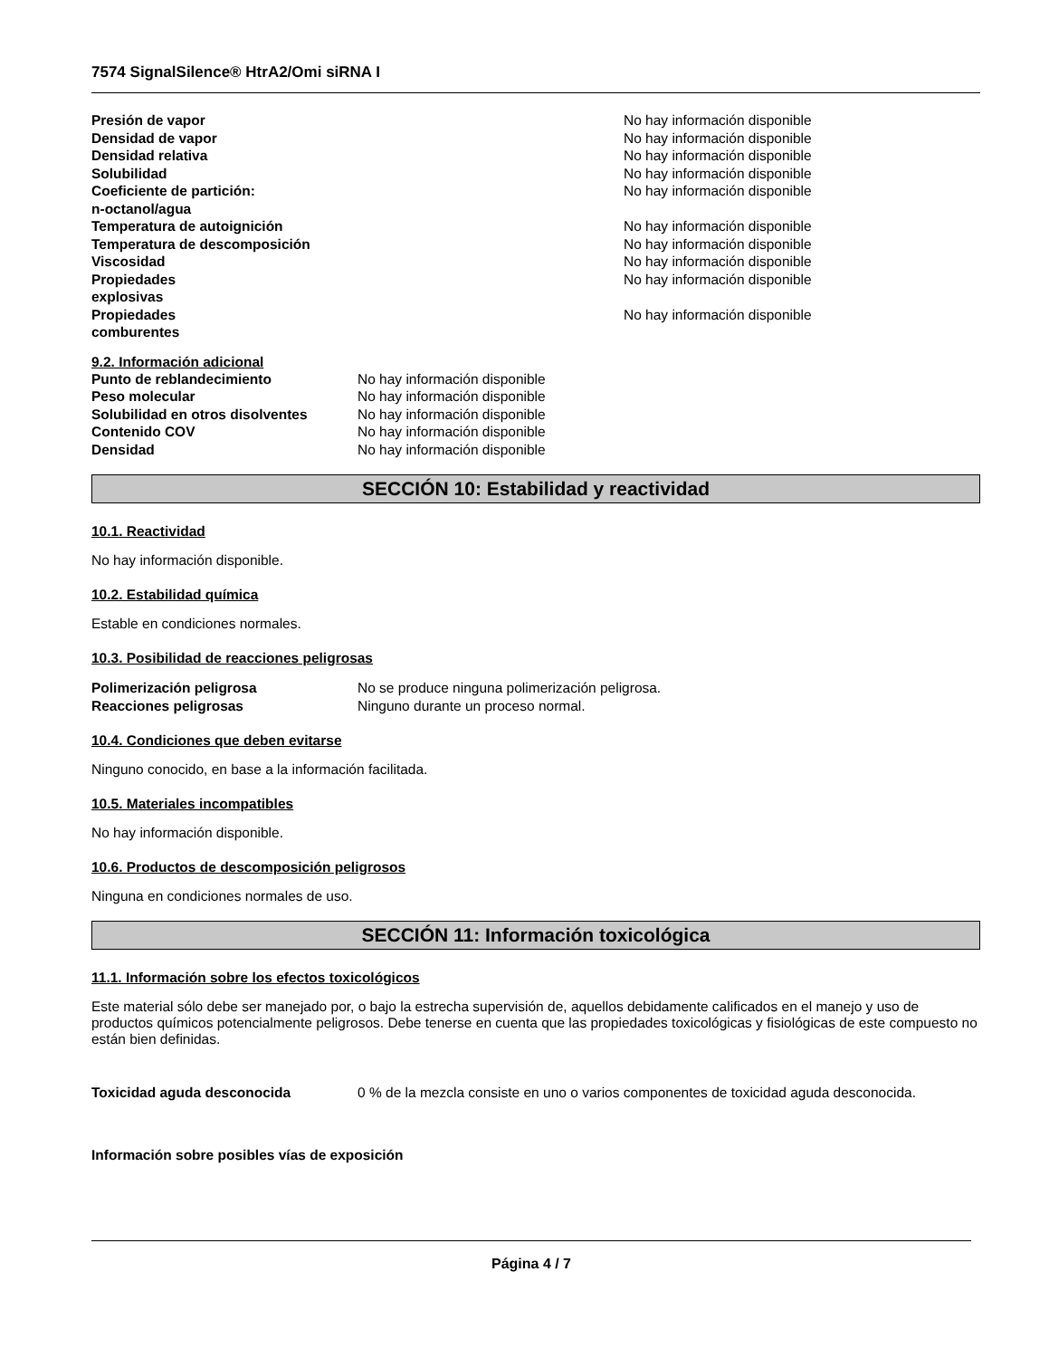7574 SignalSilence® HtrA2/Omi siRNA I
| Presión de vapor | No hay información disponible |
| Densidad de vapor | No hay información disponible |
| Densidad relativa | No hay información disponible |
| Solubilidad | No hay información disponible |
| Coeficiente de partición: n-octanol/agua | No hay información disponible |
| Temperatura de autoignición | No hay información disponible |
| Temperatura de descomposición | No hay información disponible |
| Viscosidad | No hay información disponible |
| Propiedades explosivas | No hay información disponible |
| Propiedades comburentes | No hay información disponible |
9.2. Información adicional
| Punto de reblandecimiento | No hay información disponible |
| Peso molecular | No hay información disponible |
| Solubilidad en otros disolventes | No hay información disponible |
| Contenido COV | No hay información disponible |
| Densidad | No hay información disponible |
SECCIÓN 10: Estabilidad y reactividad
10.1. Reactividad
No hay información disponible.
10.2. Estabilidad química
Estable en condiciones normales.
10.3. Posibilidad de reacciones peligrosas
| Polimerización peligrosa | No se produce ninguna polimerización peligrosa. |
| Reacciones peligrosas | Ninguno durante un proceso normal. |
10.4. Condiciones que deben evitarse
Ninguno conocido, en base a la información facilitada.
10.5. Materiales incompatibles
No hay información disponible.
10.6. Productos de descomposición peligrosos
Ninguna en condiciones normales de uso.
SECCIÓN 11: Información toxicológica
11.1. Información sobre los efectos toxicológicos
Este material sólo debe ser manejado por, o bajo la estrecha supervisión de, aquellos debidamente calificados en el manejo y uso de productos químicos potencialmente peligrosos. Debe tenerse en cuenta que las propiedades toxicológicas y fisiológicas de este compuesto no están bien definidas.
| Toxicidad aguda desconocida | 0 % de la mezcla consiste en uno o varios componentes de toxicidad aguda desconocida. |
Información sobre posibles vías de exposición
Página 4 / 7